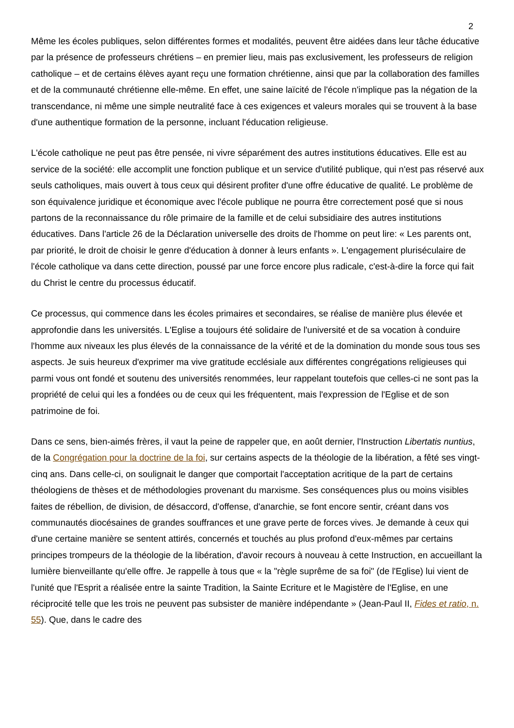2
Même les écoles publiques, selon différentes formes et modalités, peuvent être aidées dans leur tâche éducative par la présence de professeurs chrétiens – en premier lieu, mais pas exclusivement, les professeurs de religion catholique – et de certains élèves ayant reçu une formation chrétienne, ainsi que par la collaboration des familles et de la communauté chrétienne elle-même. En effet, une saine laïcité de l'école n'implique pas la négation de la transcendance, ni même une simple neutralité face à ces exigences et valeurs morales qui se trouvent à la base d'une authentique formation de la personne, incluant l'éducation religieuse.
L'école catholique ne peut pas être pensée, ni vivre séparément des autres institutions éducatives. Elle est au service de la société: elle accomplit une fonction publique et un service d'utilité publique, qui n'est pas réservé aux seuls catholiques, mais ouvert à tous ceux qui désirent profiter d'une offre éducative de qualité. Le problème de son équivalence juridique et économique avec l'école publique ne pourra être correctement posé que si nous partons de la reconnaissance du rôle primaire de la famille et de celui subsidiaire des autres institutions éducatives. Dans l'article 26 de la Déclaration universelle des droits de l'homme on peut lire: « Les parents ont, par priorité, le droit de choisir le genre d'éducation à donner à leurs enfants ». L'engagement pluriséculaire de l'école catholique va dans cette direction, poussé par une force encore plus radicale, c'est-à-dire la force qui fait du Christ le centre du processus éducatif.
Ce processus, qui commence dans les écoles primaires et secondaires, se réalise de manière plus élevée et approfondie dans les universités. L'Eglise a toujours été solidaire de l'université et de sa vocation à conduire l'homme aux niveaux les plus élevés de la connaissance de la vérité et de la domination du monde sous tous ses aspects. Je suis heureux d'exprimer ma vive gratitude ecclésiale aux différentes congrégations religieuses qui parmi vous ont fondé et soutenu des universités renommées, leur rappelant toutefois que celles-ci ne sont pas la propriété de celui qui les a fondées ou de ceux qui les fréquentent, mais l'expression de l'Eglise et de son patrimoine de foi.
Dans ce sens, bien-aimés frères, il vaut la peine de rappeler que, en août dernier, l'Instruction Libertatis nuntius, de la Congrégation pour la doctrine de la foi, sur certains aspects de la théologie de la libération, a fêté ses vingt-cinq ans. Dans celle-ci, on soulignait le danger que comportait l'acceptation acritique de la part de certains théologiens de thèses et de méthodologies provenant du marxisme. Ses conséquences plus ou moins visibles faites de rébellion, de division, de désaccord, d'offense, d'anarchie, se font encore sentir, créant dans vos communautés diocésaines de grandes souffrances et une grave perte de forces vives. Je demande à ceux qui d'une certaine manière se sentent attirés, concernés et touchés au plus profond d'eux-mêmes par certains principes trompeurs de la théologie de la libération, d'avoir recours à nouveau à cette Instruction, en accueillant la lumière bienveillante qu'elle offre. Je rappelle à tous que « la "règle suprême de sa foi" (de l'Eglise) lui vient de l'unité que l'Esprit a réalisée entre la sainte Tradition, la Sainte Ecriture et le Magistère de l'Eglise, en une réciprocité telle que les trois ne peuvent pas subsister de manière indépendante » (Jean-Paul II, Fides et ratio, n. 55). Que, dans le cadre des